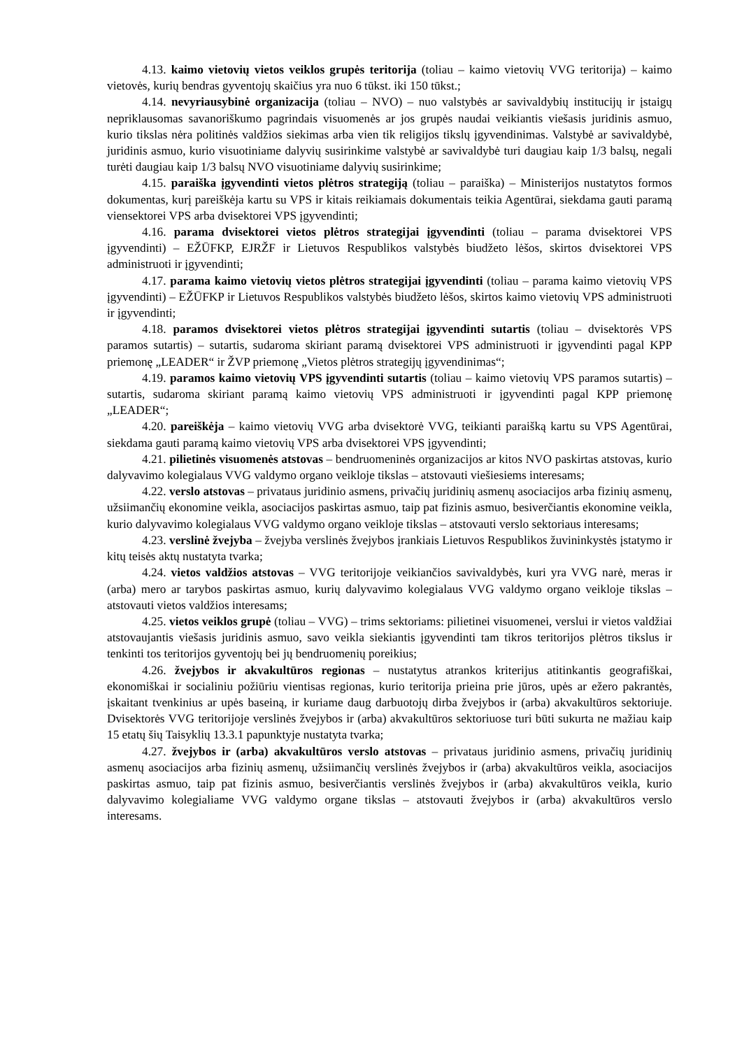4.13. kaimo vietovių vietos veiklos grupės teritorija (toliau – kaimo vietovių VVG teritorija) – kaimo vietovės, kurių bendras gyventojų skaičius yra nuo 6 tūkst. iki 150 tūkst.;
4.14. nevyriausybinė organizacija (toliau – NVO) – nuo valstybės ar savivaldybių institucijų ir įstaigų nepriklausomas savanoriškumo pagrindais visuomenės ar jos grupės naudai veikiantis viešasis juridinis asmuo, kurio tikslas nėra politinės valdžios siekimas arba vien tik religijos tikslų įgyvendinimas. Valstybė ar savivaldybė, juridinis asmuo, kurio visuotiniame dalyvių susirinkime valstybė ar savivaldybė turi daugiau kaip 1/3 balsų, negali turėti daugiau kaip 1/3 balsų NVO visuotiniame dalyvių susirinkime;
4.15. paraiška įgyvendinti vietos plėtros strategiją (toliau – paraiška) – Ministerijos nustatytos formos dokumentas, kurį pareiškėja kartu su VPS ir kitais reikiamais dokumentais teikia Agentūrai, siekdama gauti paramą viensektorei VPS arba dvisektorei VPS įgyvendinti;
4.16. parama dvisektorei vietos plėtros strategijai įgyvendinti (toliau – parama dvisektorei VPS įgyvendinti) – EŽŪFKP, EJRŽF ir Lietuvos Respublikos valstybės biudžeto lėšos, skirtos dvisektorei VPS administruoti ir įgyvendinti;
4.17. parama kaimo vietovių vietos plėtros strategijai įgyvendinti (toliau – parama kaimo vietovių VPS įgyvendinti) – EŽŪFKP ir Lietuvos Respublikos valstybės biudžeto lėšos, skirtos kaimo vietovių VPS administruoti ir įgyvendinti;
4.18. paramos dvisektorei vietos plėtros strategijai įgyvendinti sutartis (toliau – dvisektorės VPS paramos sutartis) – sutartis, sudaroma skiriant paramą dvisektorei VPS administruoti ir įgyvendinti pagal KPP priemonę „LEADER“ ir ŽVP priemonę „Vietos plėtros strategijų įgyvendinimas“;
4.19. paramos kaimo vietovių VPS įgyvendinti sutartis (toliau – kaimo vietovių VPS paramos sutartis) – sutartis, sudaroma skiriant paramą kaimo vietovių VPS administruoti ir įgyvendinti pagal KPP priemonę „LEADER“;
4.20. pareiškėja – kaimo vietovių VVG arba dvisektorė VVG, teikianti paraišką kartu su VPS Agentūrai, siekdama gauti paramą kaimo vietovių VPS arba dvisektorei VPS įgyvendinti;
4.21. pilietinės visuomenės atstovas – bendruomeninės organizacijos ar kitos NVO paskirtas atstovas, kurio dalyvavimo kolegialaus VVG valdymo organo veikloje tikslas – atstovauti viešiesiems interesams;
4.22. verslo atstovas – privataus juridinio asmens, privačių juridinių asmenų asociacijos arba fizinių asmenų, užsiimančių ekonomine veikla, asociacijos paskirtas asmuo, taip pat fizinis asmuo, besiverčiantis ekonomine veikla, kurio dalyvavimo kolegialaus VVG valdymo organo veikloje tikslas – atstovauti verslo sektoriaus interesams;
4.23. verslinė žvejyba – žvejyba verslinės žvejybos įrankiais Lietuvos Respublikos žuvininkystės įstatymo ir kitų teisės aktų nustatyta tvarka;
4.24. vietos valdžios atstovas – VVG teritorijoje veikiančios savivaldybės, kuri yra VVG narė, meras ir (arba) mero ar tarybos paskirtas asmuo, kurių dalyvavimo kolegialaus VVG valdymo organo veikloje tikslas – atstovauti vietos valdžios interesams;
4.25. vietos veiklos grupė (toliau – VVG) – trims sektoriams: pilietinei visuomenei, verslui ir vietos valdžiai atstovaujantis viešasis juridinis asmuo, savo veikla siekiantis įgyvendinti tam tikros teritorijos plėtros tikslus ir tenkinti tos teritorijos gyventojų bei jų bendruomenių poreikius;
4.26. žvejybos ir akvakultūros regionas – nustatytus atrankos kriterijus atitinkantis geografiškai, ekonomiškai ir socialiniu požiūriu vientisas regionas, kurio teritorija prieina prie jūros, upės ar ežero pakrantės, įskaitant tvenkinius ar upės baseiną, ir kuriame daug darbuotojų dirba žvejybos ir (arba) akvakultūros sektoriuje. Dvisektorės VVG teritorijoje verslinės žvejybos ir (arba) akvakultūros sektoriuose turi būti sukurta ne mažiau kaip 15 etatų šių Taisyklių 13.3.1 papunktyje nustatyta tvarka;
4.27. žvejybos ir (arba) akvakultūros verslo atstovas – privataus juridinio asmens, privačių juridinių asmenų asociacijos arba fizinių asmenų, užsiimančių verslinės žvejybos ir (arba) akvakultūros veikla, asociacijos paskirtas asmuo, taip pat fizinis asmuo, besiverčiantis verslinės žvejybos ir (arba) akvakultūros veikla, kurio dalyvavimo kolegialiame VVG valdymo organe tikslas – atstovauti žvejybos ir (arba) akvakultūros verslo interesams.